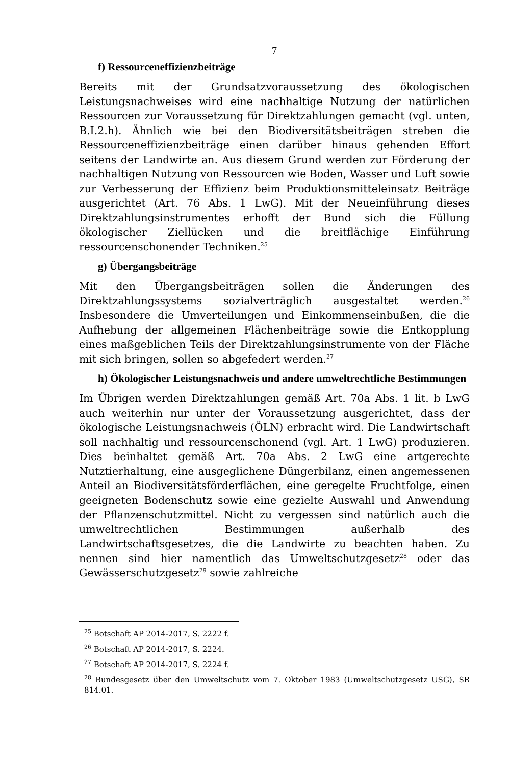7
f) Ressourceneffizienzbeiträge
Bereits mit der Grundsatzvoraussetzung des ökologischen Leistungsnachweises wird eine nachhaltige Nutzung der natürlichen Ressourcen zur Voraussetzung für Direktzahlungen gemacht (vgl. unten, B.I.2.h). Ähnlich wie bei den Biodiversitätsbeiträgen streben die Ressourceneffizienzbeiträge einen darüber hinaus gehenden Effort seitens der Landwirte an. Aus diesem Grund werden zur Förderung der nachhaltigen Nutzung von Ressourcen wie Boden, Wasser und Luft sowie zur Verbesserung der Effizienz beim Produktionsmitteleinsatz Beiträge ausgerichtet (Art. 76 Abs. 1 LwG). Mit der Neueinführung dieses Direktzahlungsinstrumentes erhofft der Bund sich die Füllung ökologischer Ziellücken und die breitflächige Einführung ressourcenschonender Techniken.<sup>25</sup>
g) Übergangsbeiträge
Mit den Übergangsbeiträgen sollen die Änderungen des Direktzahlungssystems sozialverträglich ausgestaltet werden.<sup>26</sup> Insbesondere die Umverteilungen und Einkommenseinbußen, die die Aufhebung der allgemeinen Flächenbeiträge sowie die Entkopplung eines maßgeblichen Teils der Direktzahlungsinstrumente von der Fläche mit sich bringen, sollen so abgefedert werden.<sup>27</sup>
h) Ökologischer Leistungsnachweis und andere umweltrechtliche Bestimmungen
Im Übrigen werden Direktzahlungen gemäß Art. 70a Abs. 1 lit. b LwG auch weiterhin nur unter der Voraussetzung ausgerichtet, dass der ökologische Leistungsnachweis (ÖLN) erbracht wird. Die Landwirtschaft soll nachhaltig und ressourcenschonend (vgl. Art. 1 LwG) produzieren. Dies beinhaltet gemäß Art. 70a Abs. 2 LwG eine artgerechte Nutztierhaltung, eine ausgeglichene Düngerbilanz, einen angemessenen Anteil an Biodiversitätsförderflächen, eine geregelte Fruchtfolge, einen geeigneten Bodenschutz sowie eine gezielte Auswahl und Anwendung der Pflanzenschutzmittel. Nicht zu vergessen sind natürlich auch die umweltrechtlichen Bestimmungen außerhalb des Landwirtschaftsgesetzes, die die Landwirte zu beachten haben. Zu nennen sind hier namentlich das Umweltschutzgesetz<sup>28</sup> oder das Gewässerschutzgesetz<sup>29</sup> sowie zahlreiche
<sup>25</sup> Botschaft AP 2014-2017, S. 2222 f.
<sup>26</sup> Botschaft AP 2014-2017, S. 2224.
<sup>27</sup> Botschaft AP 2014-2017, S. 2224 f.
<sup>28</sup> Bundesgesetz über den Umweltschutz vom 7. Oktober 1983 (Umweltschutzgesetz USG), SR 814.01.